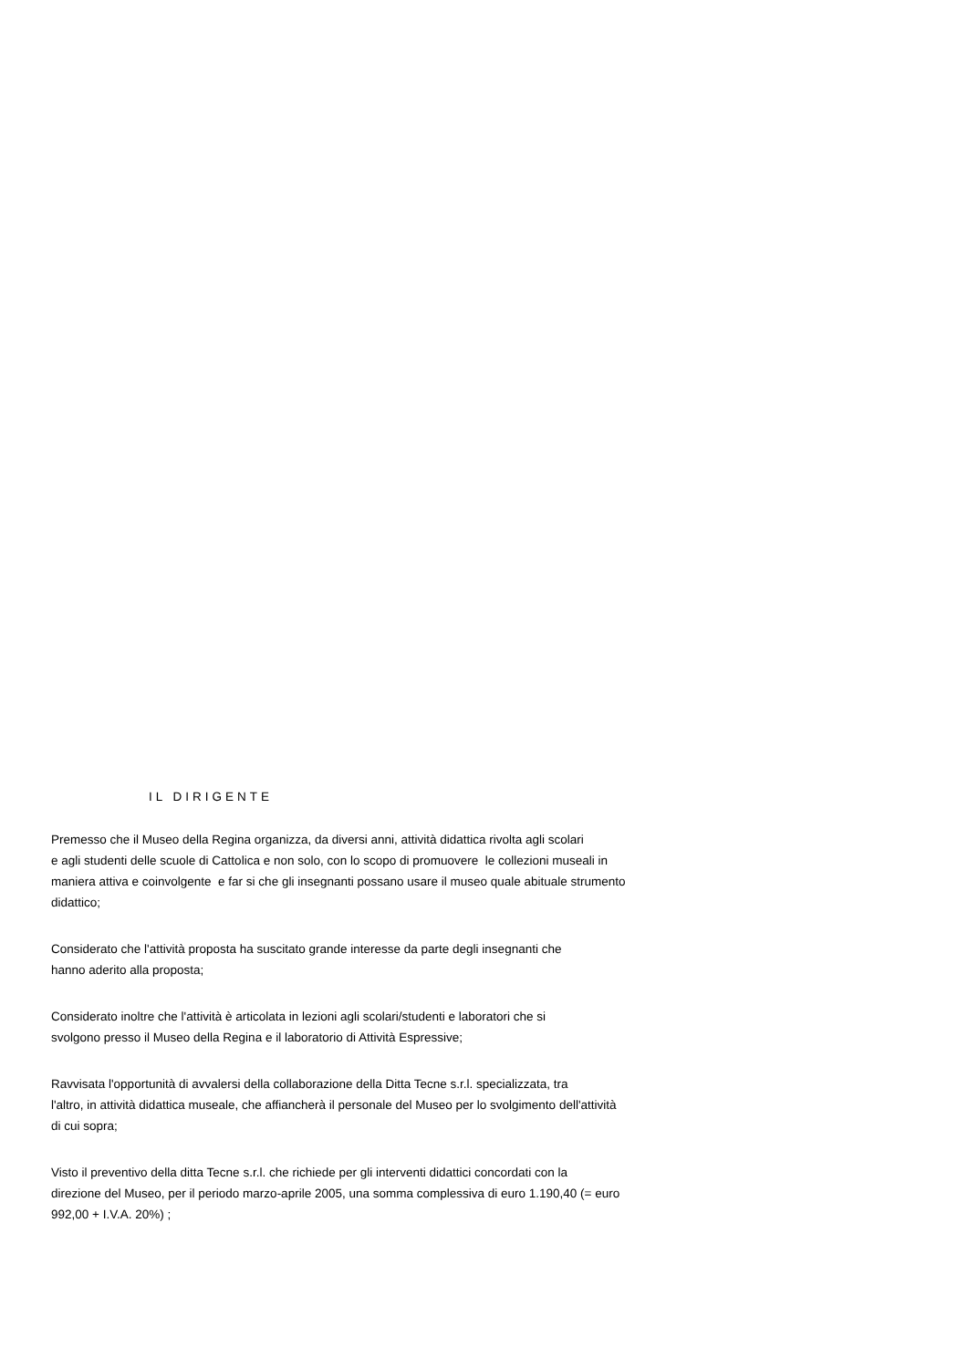IL DIRIGENTE
Premesso che il Museo della Regina organizza, da diversi anni, attività didattica rivolta agli scolari
e agli studenti delle scuole di Cattolica e non solo, con lo scopo di promuovere le collezioni museali in
maniera attiva e coinvolgente e far si che gli insegnanti possano usare il museo quale abituale strumento
didattico;
Considerato che l'attività proposta ha suscitato grande interesse da parte degli insegnanti che
hanno aderito alla proposta;
Considerato inoltre che l'attività è articolata in lezioni agli scolari/studenti e laboratori che si
svolgono presso il Museo della Regina e il laboratorio di Attività Espressive;
Ravvisata l'opportunità di avvalersi della collaborazione della Ditta Tecne s.r.l. specializzata, tra
l'altro, in attività didattica museale, che affiancherà il personale del Museo per lo svolgimento dell'attività
di cui sopra;
Visto il preventivo della ditta Tecne s.r.l. che richiede per gli interventi didattici concordati con la
direzione del Museo, per il periodo marzo-aprile 2005, una somma complessiva di euro 1.190,40 (= euro
992,00 + I.V.A. 20%) ;